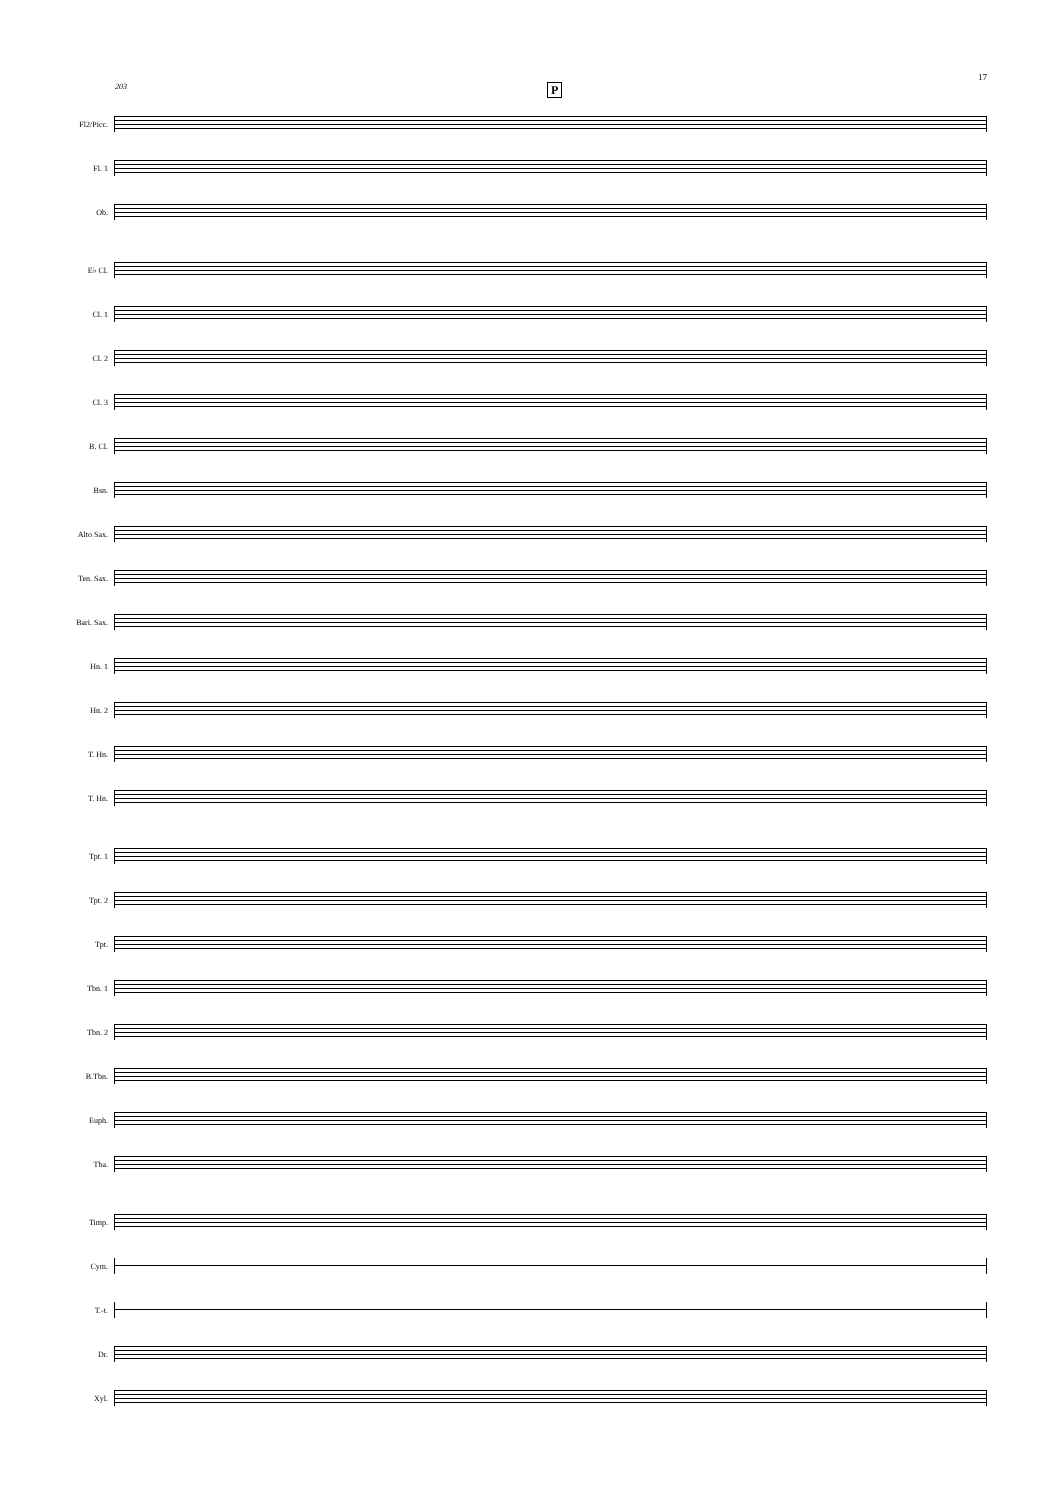17
203 P
Fl2/Picc.
Fl. 1
Ob.
E♭ Cl.
Cl. 1
Cl. 2
Cl. 3
B. Cl.
Bsn.
Alto Sax.
Ten. Sax.
Bari. Sax.
Hn. 1
Hn. 2
T. Hn.
T. Hn.
Tpt. 1
Tpt. 2
Tpt.
Tbn. 1
Tbn. 2
B.Tbn.
Euph.
Tba.
Timp.
Cym.
T.-t.
Dr.
Xyl.